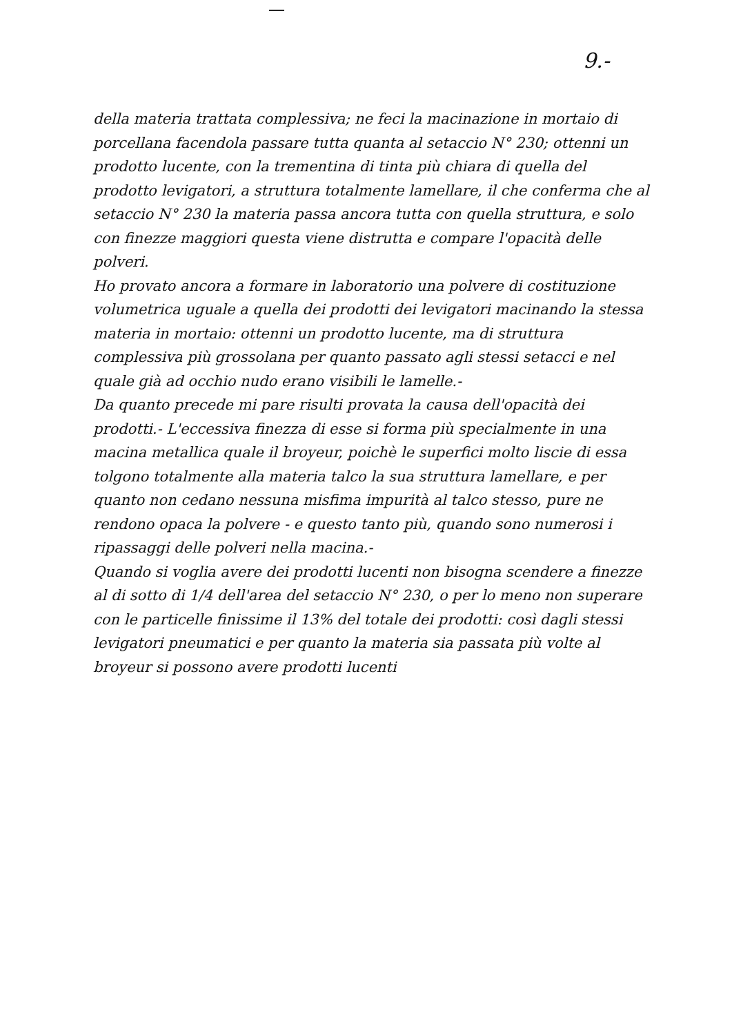9.-
della materia trattata complessiva; ne feci la macinazione in mortaio di porcellana facendola passare tutta quanta al setaccio N° 230; ottenni un prodotto lucente, con la trementina di tinta più chiara di quella del prodotto levigatori, a struttura totalmente lamellare, il che conferma che al setaccio N° 230 la materia passa ancora tutta con quella struttura, e solo con finezze maggiori questa viene distrutta e compare l'opacità delle polveri.
Ho provato ancora a formare in laboratorio una polvere di costituzione volumetrica uguale a quella dei prodotti dei levigatori macinando la stessa materia in mortaio: ottenni un prodotto lucente, ma di struttura complessiva più grossolana per quanto passato agli stessi setacci e nel quale già ad occhio nudo erano visibili le lamelle.-
Da quanto precede mi pare risulti provata la causa dell'opacità dei prodotti.- L'eccessiva finezza di esse si forma più specialmente in una macina metallica quale il broyeur, poichè le superfici molto liscie di essa tolgono totalmente alla materia talco la sua struttura lamellare, e per quanto non cedano nessuna misfima impurità al talco stesso, pure ne rendono opaca la polvere - e questo tanto più, quando sono numerosi i ripassaggi delle polveri nella macina.-
Quando si voglia avere dei prodotti lucenti non bisogna scendere a finezze al di sotto di 1/4 dell'area del setaccio N° 230, o per lo meno non superare con le particelle finissime il 13% del totale dei prodotti: così dagli stessi levigatori pneumatici e per quanto la materia sia passata più volte al broyeur si possono avere prodotti lucenti